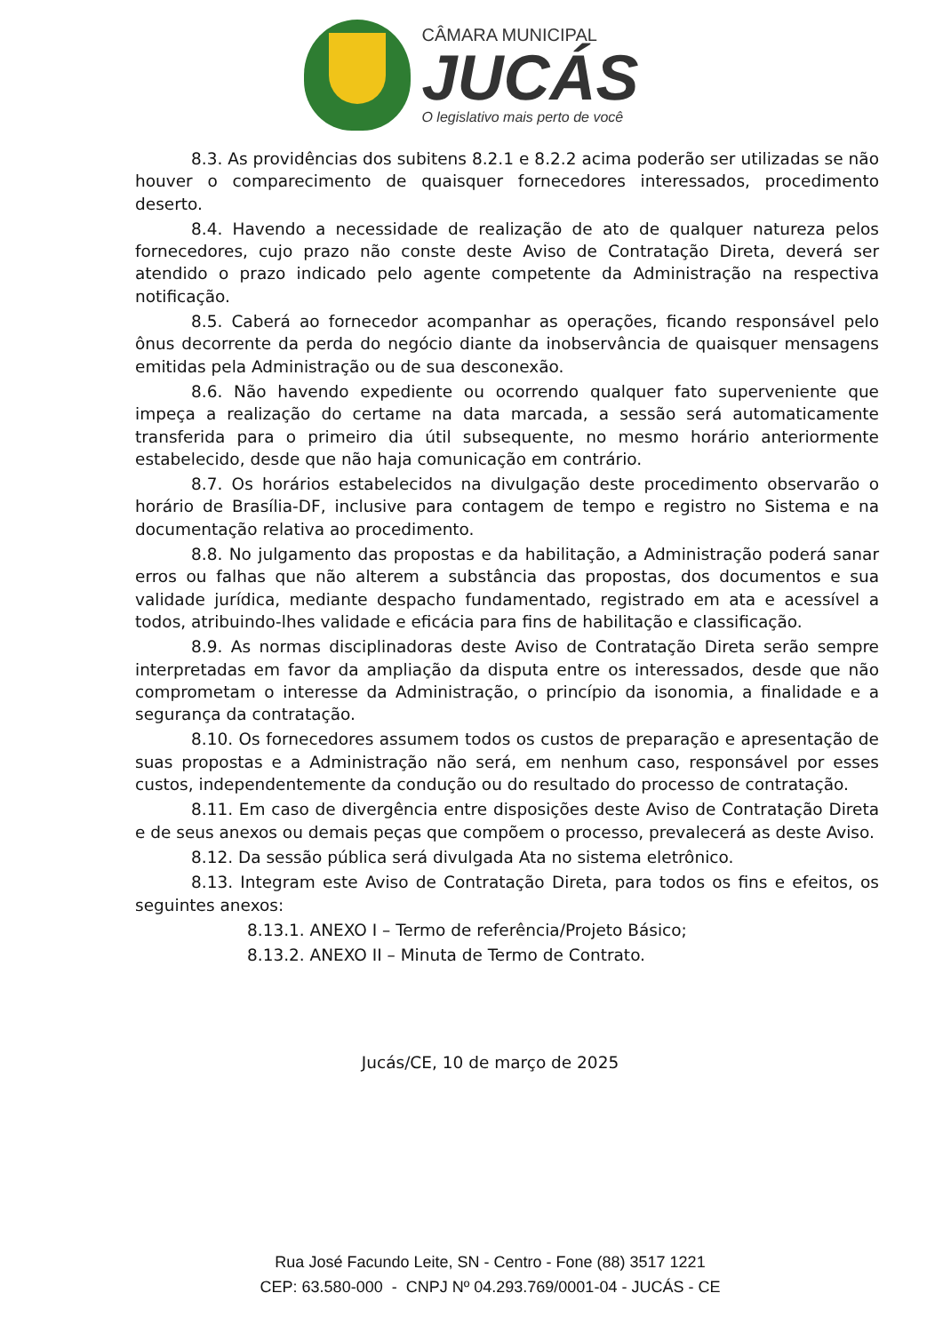CÂMARA MUNICIPAL
JUCÁS
O legislativo mais perto de você
8.3. As providências dos subitens 8.2.1 e 8.2.2 acima poderão ser utilizadas se não houver o comparecimento de quaisquer fornecedores interessados, procedimento deserto.
8.4. Havendo a necessidade de realização de ato de qualquer natureza pelos fornecedores, cujo prazo não conste deste Aviso de Contratação Direta, deverá ser atendido o prazo indicado pelo agente competente da Administração na respectiva notificação.
8.5. Caberá ao fornecedor acompanhar as operações, ficando responsável pelo ônus decorrente da perda do negócio diante da inobservância de quaisquer mensagens emitidas pela Administração ou de sua desconexão.
8.6. Não havendo expediente ou ocorrendo qualquer fato superveniente que impeça a realização do certame na data marcada, a sessão será automaticamente transferida para o primeiro dia útil subsequente, no mesmo horário anteriormente estabelecido, desde que não haja comunicação em contrário.
8.7. Os horários estabelecidos na divulgação deste procedimento observarão o horário de Brasília-DF, inclusive para contagem de tempo e registro no Sistema e na documentação relativa ao procedimento.
8.8. No julgamento das propostas e da habilitação, a Administração poderá sanar erros ou falhas que não alterem a substância das propostas, dos documentos e sua validade jurídica, mediante despacho fundamentado, registrado em ata e acessível a todos, atribuindo-lhes validade e eficácia para fins de habilitação e classificação.
8.9. As normas disciplinadoras deste Aviso de Contratação Direta serão sempre interpretadas em favor da ampliação da disputa entre os interessados, desde que não comprometam o interesse da Administração, o princípio da isonomia, a finalidade e a segurança da contratação.
8.10. Os fornecedores assumem todos os custos de preparação e apresentação de suas propostas e a Administração não será, em nenhum caso, responsável por esses custos, independentemente da condução ou do resultado do processo de contratação.
8.11. Em caso de divergência entre disposições deste Aviso de Contratação Direta e de seus anexos ou demais peças que compõem o processo, prevalecerá as deste Aviso.
8.12. Da sessão pública será divulgada Ata no sistema eletrônico.
8.13. Integram este Aviso de Contratação Direta, para todos os fins e efeitos, os seguintes anexos:
8.13.1. ANEXO I – Termo de referência/Projeto Básico;
8.13.2. ANEXO II – Minuta de Termo de Contrato.
Jucás/CE, 10 de março de 2025
Rua José Facundo Leite, SN - Centro - Fone (88) 3517 1221
CEP: 63.580-000 - CNPJ Nº 04.293.769/0001-04 - JUCÁS - CE